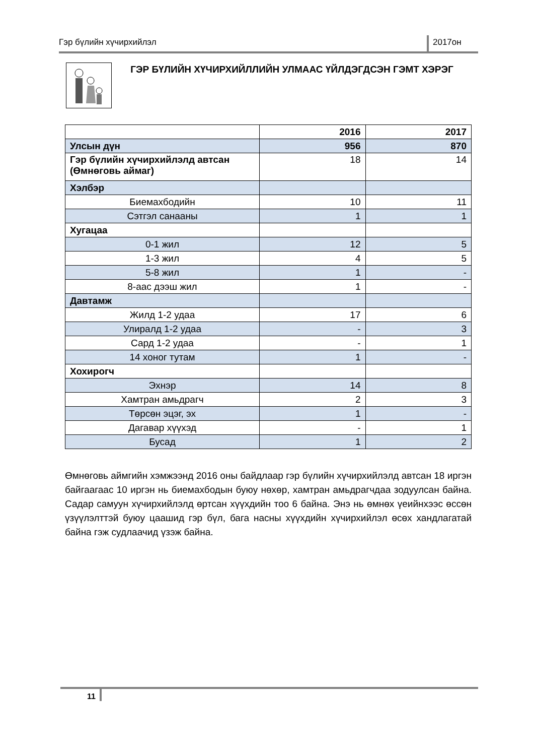Гэр бүлийн хүчирхийлэл 2017он
ГЭР БҮЛИЙН ХҮЧИРХИЙЛЛИЙН УЛМААС ҮЙЛДЭГДСЭН ГЭМТ ХЭРЭГ
| | 2016 | 2017 |
| --- | --- | --- |
| Улсын дүн | 956 | 870 |
| Гэр бүлийн хүчирхийлэлд автсан (Өмнөговь аймаг) | 18 | 14 |
| Хэлбэр | | |
| Биемахбодийн | 10 | 11 |
| Сэтгэл санааны | 1 | 1 |
| Хугацаа | | |
| 0-1 жил | 12 | 5 |
| 1-3 жил | 4 | 5 |
| 5-8 жил | 1 | - |
| 8-аас дээш жил | 1 | - |
| Давтамж | | |
| Жилд 1-2 удаа | 17 | 6 |
| Улиралд 1-2 удаа | - | 3 |
| Сард 1-2 удаа | - | 1 |
| 14 хоног тутам | 1 | - |
| Хохирогч | | |
| Эхнэр | 14 | 8 |
| Хамтран амьдрагч | 2 | 3 |
| Төрсөн эцэг, эх | 1 | - |
| Дагавар хүүхэд | - | 1 |
| Бусад | 1 | 2 |
Өмнөговь аймгийн хэмжээнд 2016 оны байдлаар гэр бүлийн хүчирхийлэлд автсан 18 иргэн байгаагаас 10 иргэн нь биемахбодын буюу нөхөр, хамтран амьдрагчдаа зодуулсан байна. Садар самуун хүчирхийлэлд өртсан хүүхдийн тоо 6 байна. Энэ нь өмнөх үеийнхээс өссөн үзүүлэлттэй буюу цаашид гэр бүл, бага насны хүүхдийн хүчирхийлэл өсөх хандлагатай байна гэж судлаачид үзэж байна.
11